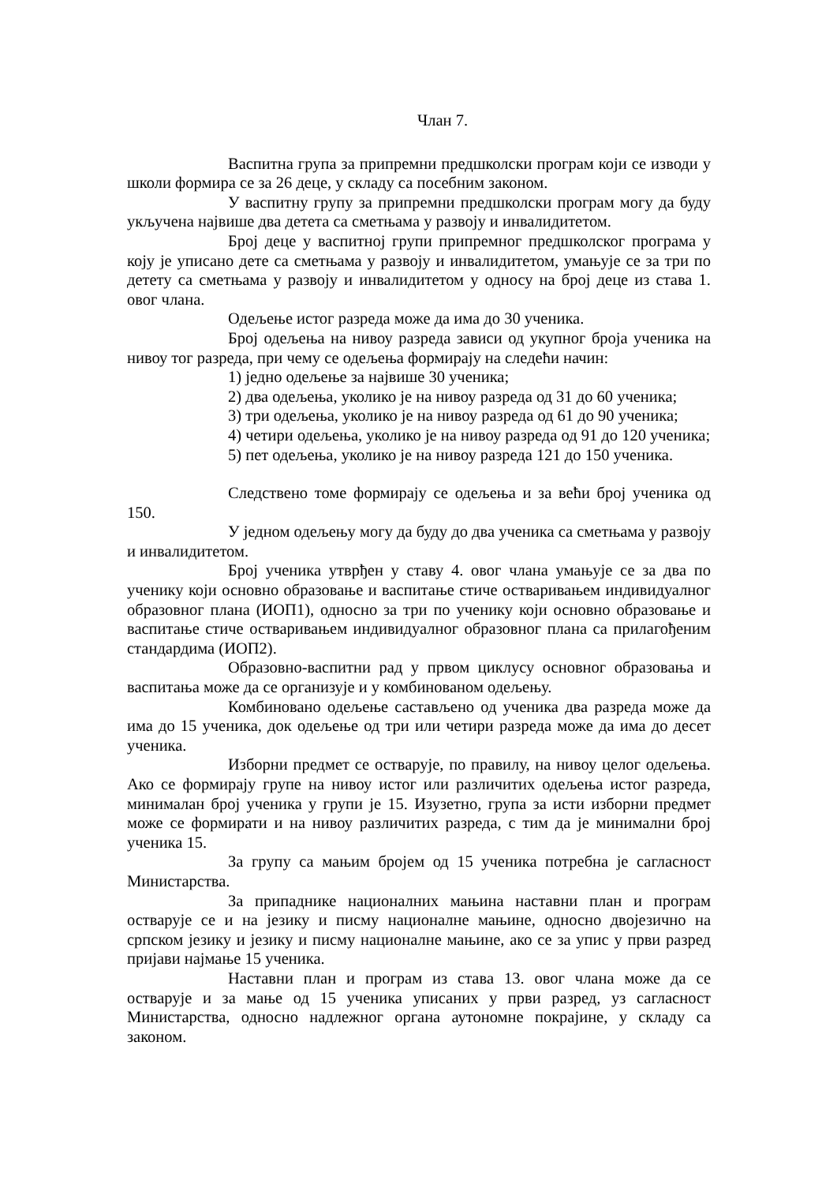Члан 7.
Васпитна група за припремни предшколски програм који се изводи у школи формира се за 26 деце, у складу са посебним законом.
У васпитну групу за припремни предшколски програм могу да буду укључена највише два детета са сметњама у развоју и инвалидитетом.
Број деце у васпитној групи припремног предшколског програма у коју је уписано дете са сметњама у развоју и инвалидитетом, умањује се за три по детету са сметњама у развоју и инвалидитетом у односу на број деце из става 1. овог члана.
Одељење истог разреда може да има до 30 ученика.
Број одељења на нивоу разреда зависи од укупног броја ученика на нивоу тог разреда, при чему се одељења формирају на следећи начин:
1) једно одељење за највише 30 ученика;
2) два одељења, уколико је на нивоу разреда од 31 до 60 ученика;
3) три одељења, уколико је на нивоу разреда од 61 до 90 ученика;
4) четири одељења, уколико је на нивоу разреда од 91 до 120 ученика;
5) пет одељења, уколико је на нивоу разреда 121 до 150 ученика.
Следствено томе формирају се одељења и за већи број ученика од 150.
У једном одељењу могу да буду до два ученика са сметњама у развоју и инвалидитетом.
Број ученика утврђен у ставу 4. овог члана умањује се за два по ученику који основно образовање и васпитање стиче остваривањем индивидуалног образовног плана (ИОП1), односно за три по ученику који основно образовање и васпитање стиче остваривањем индивидуалног образовног плана са прилагођеним стандардима (ИОП2).
Образовно-васпитни рад у првом циклусу основног образовања и васпитања може да се организује и у комбинованом одељењу.
Комбиновано одељење састављено од ученика два разреда може да има до 15 ученика, док одељење од три или четири разреда може да има до десет ученика.
Изборни предмет се остварује, по правилу, на нивоу целог одељења. Ако се формирају групе на нивоу истог или различитих одељења истог разреда, минималан број ученика у групи је 15. Изузетно, група за исти изборни предмет може се формирати и на нивоу различитих разреда, с тим да је минимални број ученика 15.
За групу са мањим бројем од 15 ученика потребна је сагласност Министарства.
За припаднике националних мањина наставни план и програм остварује се и на језику и писму националне мањине, односно двојезично на српском језику и језику и писму националне мањине, ако се за упис у први разред пријави најмање 15 ученика.
Наставни план и програм из става 13. овог члана може да се остварује и за мање од 15 ученика уписаних у први разред, уз сагласност Министарства, односно надлежног органа аутономне покрајине, у складу са законом.